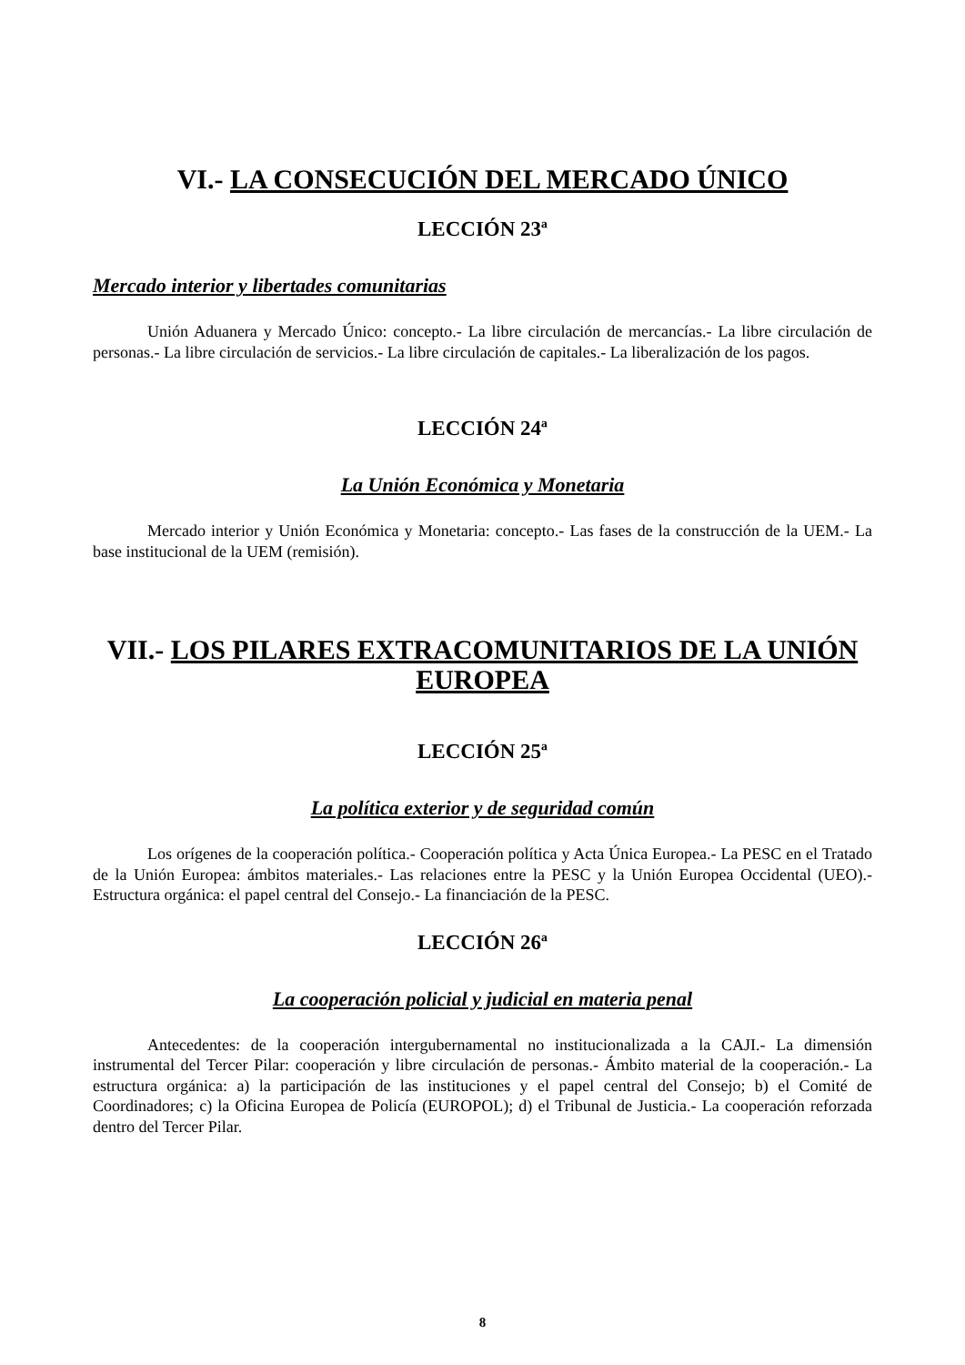VI.- LA CONSECUCIÓN DEL MERCADO ÚNICO
LECCIÓN 23ª
Mercado interior y libertades comunitarias
Unión Aduanera y Mercado Único: concepto.- La libre circulación de mercancías.- La libre circulación de personas.- La libre circulación de servicios.- La libre circulación de capitales.- La liberalización de los pagos.
LECCIÓN 24ª
La Unión Económica y Monetaria
Mercado interior y Unión Económica y Monetaria: concepto.- Las fases de la construcción de la UEM.- La base institucional de la UEM (remisión).
VII.- LOS PILARES EXTRACOMUNITARIOS DE LA UNIÓN EUROPEA
LECCIÓN 25ª
La política exterior y de seguridad común
Los orígenes de la cooperación política.- Cooperación política y Acta Única Europea.- La PESC en el Tratado de la Unión Europea: ámbitos materiales.- Las relaciones entre la PESC y la Unión Europea Occidental (UEO).- Estructura orgánica: el papel central del Consejo.- La financiación de la PESC.
LECCIÓN 26ª
La cooperación policial y judicial en materia penal
Antecedentes: de la cooperación intergubernamental no institucionalizada a la CAJI.- La dimensión instrumental del Tercer Pilar: cooperación y libre circulación de personas.- Ámbito material de la cooperación.- La estructura orgánica: a) la participación de las instituciones y el papel central del Consejo; b) el Comité de Coordinadores; c) la Oficina Europea de Policía (EUROPOL); d) el Tribunal de Justicia.- La cooperación reforzada dentro del Tercer Pilar.
8